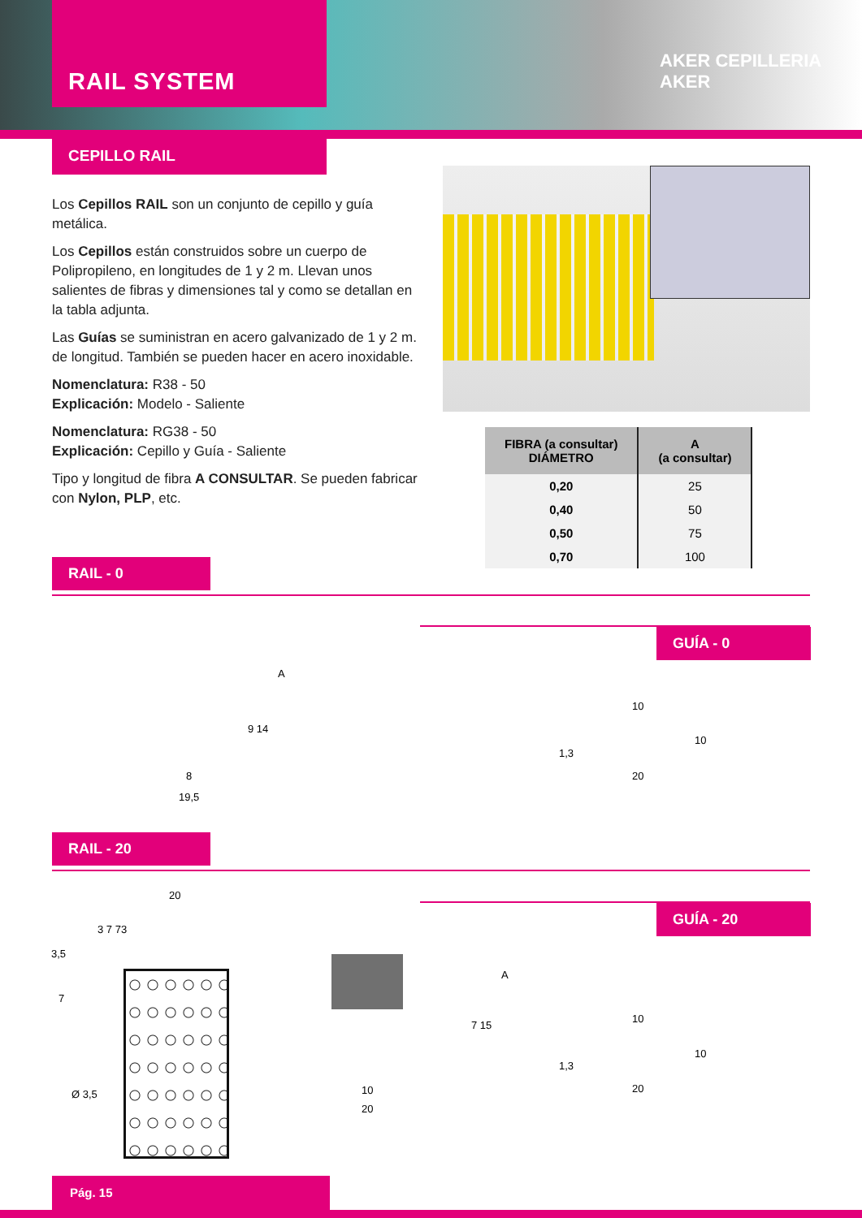RAIL SYSTEM
AKER CEPILLERIA AKER
CEPILLO RAIL
Los Cepillos RAIL son un conjunto de cepillo y guía metálica.
Los Cepillos están construidos sobre un cuerpo de Polipropileno, en longitudes de 1 y 2 m. Llevan unos salientes de fibras y dimensiones tal y como se detallan en la tabla adjunta.
Las Guías se suministran en acero galvanizado de 1 y 2 m. de longitud. También se pueden hacer en acero inoxidable.
Nomenclatura: R38 - 50
Explicación: Modelo - Saliente
Nomenclatura: RG38 - 50
Explicación: Cepillo y Guía - Saliente
Tipo y longitud de fibra A CONSULTAR. Se pueden fabricar con Nylon, PLP, etc.
| FIBRA (a consultar) DIÁMETRO | A (a consultar) |
| --- | --- |
| 0,20 | 25 |
| 0,40 | 50 |
| 0,50 | 75 |
| 0,70 | 100 |
RAIL - 0
GUÍA - 0
A
9 14
8
19,5
10
1,3
10
20
RAIL - 20
GUÍA - 20
20
3 7 73
3,5
7
Ø 3,5
A
7 15
10
20
10
1,3
10
20
Pág. 15